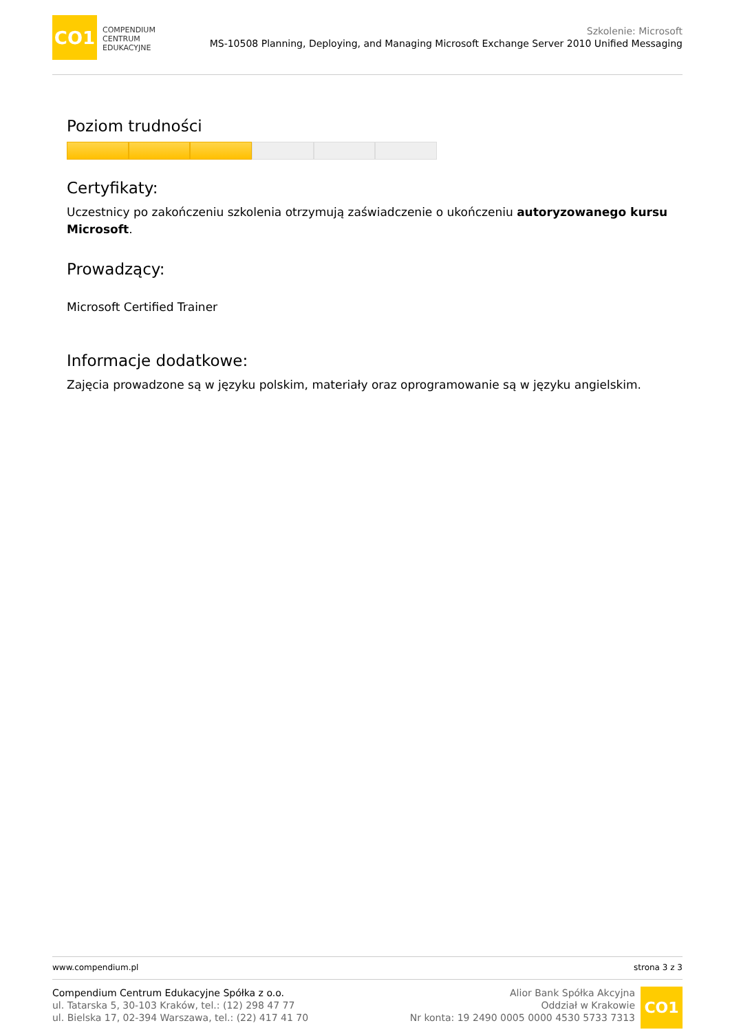CO1
COMPENDIUM
CENTRUM
EDUKACYJNE
Szkolenie: Microsoft
MS-10508 Planning, Deploying, and Managing Microsoft Exchange Server 2010 Unified Messaging
Poziom trudności
Certyfikaty:
Uczestnicy po zakończeniu szkolenia otrzymują zaświadczenie o ukończeniu autoryzowanego kursu Microsoft.
Prowadzący:
Microsoft Certified Trainer
Informacje dodatkowe:
Zajęcia prowadzone są w języku polskim, materiały oraz oprogramowanie są w języku angielskim.
www.compendium.pl strona 3 z 3
Compendium Centrum Edukacyjne Spółka z o.o.
ul. Tatarska 5, 30-103 Kraków, tel.: (12) 298 47 77
ul. Bielska 17, 02-394 Warszawa, tel.: (22) 417 41 70
Alior Bank Spółka Akcyjna
Oddział w Krakowie
Nr konta: 19 2490 0005 0000 4530 5733 7313
CO1